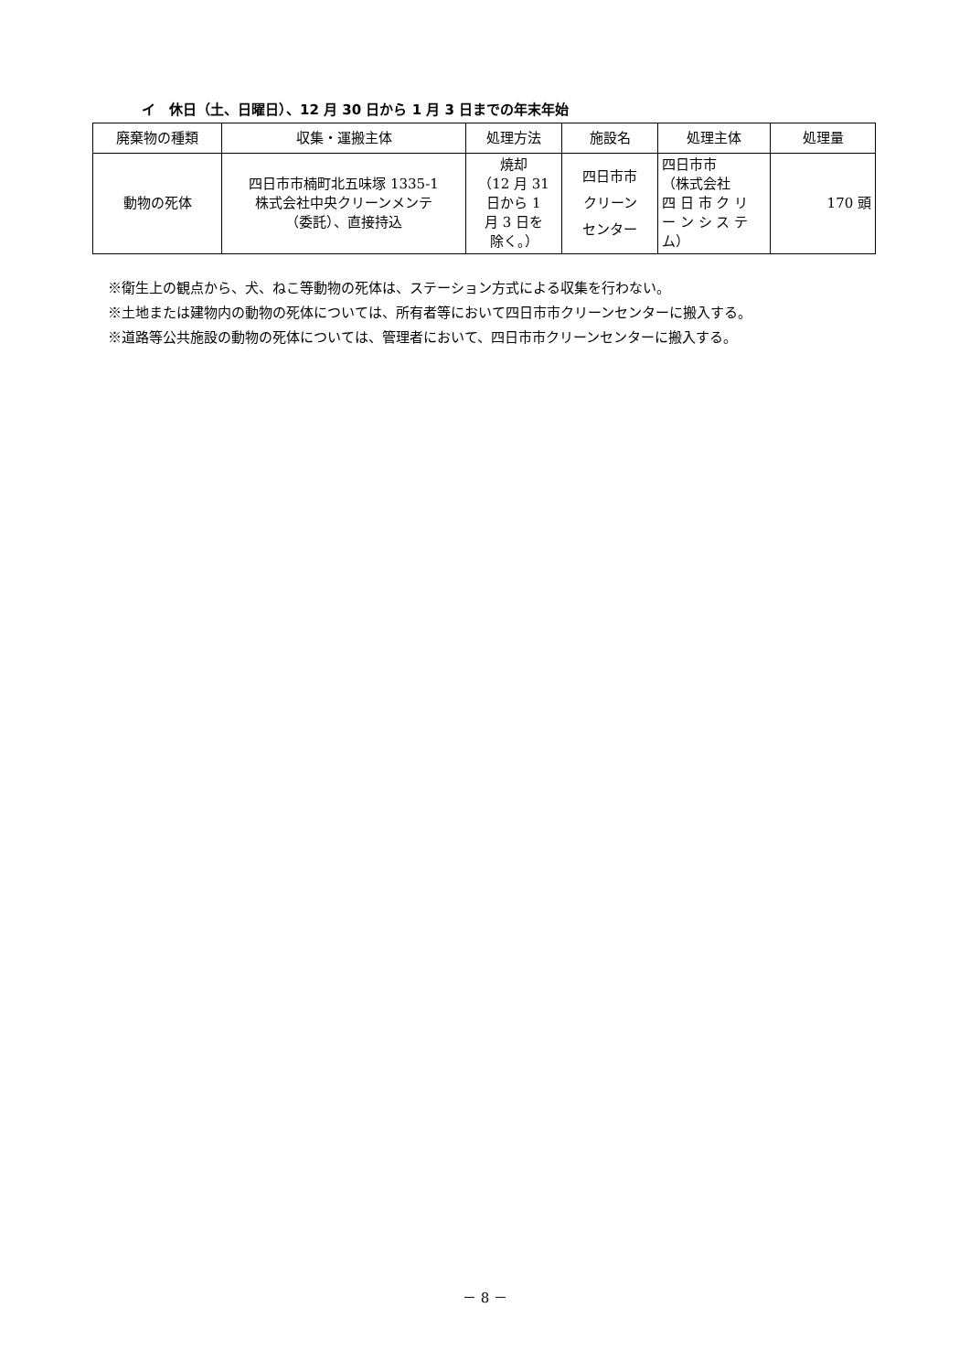イ　休日（土、日曜日）、12 月 30 日から 1 月 3 日までの年末年始
| 廃棄物の種類 | 収集・運搬主体 | 処理方法 | 施設名 | 処理主体 | 処理量 |
| --- | --- | --- | --- | --- | --- |
| 動物の死体 | 四日市市楠町北五味塚 1335-1 株式会社中央クリーンメンテ （委託）、直接持込 | 焼却 （12 月 31 日から 1 月 3 日を 除く。） | 四日市市 クリーン センター | 四日市市 （株式会社 四 日 市 ク リ ー ン シ ス テ ム） | 170 頭 |
※衛生上の観点から、犬、ねこ等動物の死体は、ステーション方式による収集を行わない。
※土地または建物内の動物の死体については、所有者等において四日市市クリーンセンターに搬入する。
※道路等公共施設の動物の死体については、管理者において、四日市市クリーンセンターに搬入する。
－ 8 －